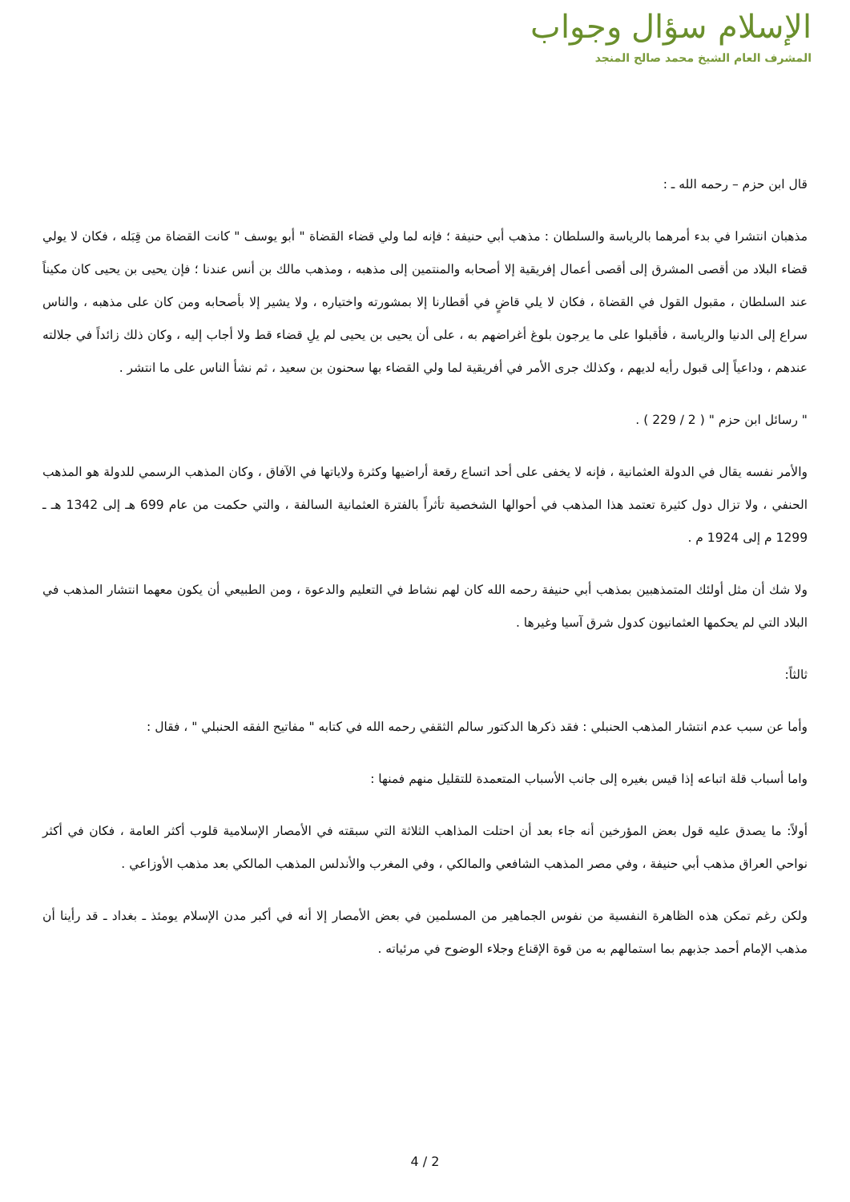الإسلام سؤال وجواب
المشرف العام الشيخ محمد صالح المنجد
قال ابن حزم – رحمه الله ـ :
مذهبان انتشرا في بدء أمرهما بالرياسة والسلطان : مذهب أبي حنيفة ؛ فإنه لما ولي قضاء القضاة " أبو يوسف " كانت القضاة من قِبَله ، فكان لا يولي قضاء البلاد من أقصى المشرق إلى أقصى أعمال إفريقية إلا أصحابه والمنتمين إلى مذهبه ، ومذهب مالك بن أنس عندنا ؛ فإن يحيى بن يحيى كان مكيناً عند السلطان ، مقبول القول في القضاة ، فكان لا يلي قاضٍ في أقطارنا إلا بمشورته واختياره ، ولا يشير إلا بأصحابه ومن كان على مذهبه ، والناس سراع إلى الدنيا والرياسة ، فأقبلوا على ما يرجون بلوغ أغراضهم به ، على أن يحيى بن يحيى لم يلِ قضاء قط ولا أجاب إليه ، وكان ذلك زائداً في جلالته عندهم ، وداعياً إلى قبول رأيه لديهم ، وكذلك جرى الأمر في أفريقية لما ولي القضاء بها سحنون بن سعيد ، ثم نشأ الناس على ما انتشر .
" رسائل ابن حزم " ( 2 / 229 ) .
والأمر نفسه يقال في الدولة العثمانية ، فإنه لا يخفى على أحد اتساع رقعة أراضيها وكثرة ولاياتها في الآفاق ، وكان المذهب الرسمي للدولة هو المذهب الحنفي ، ولا تزال دول كثيرة تعتمد هذا المذهب في أحوالها الشخصية تأثراً بالفترة العثمانية السالفة ، والتي حكمت من عام 699 هـ إلى 1342 هـ ـ 1299 م إلى 1924 م .
ولا شك أن مثل أولئك المتمذهبين بمذهب أبي حنيفة رحمه الله كان لهم نشاط في التعليم والدعوة ، ومن الطبيعي أن يكون معهما انتشار المذهب في البلاد التي لم يحكمها العثمانيون كدول شرق آسيا وغيرها .
ثالثاً:
وأما عن سبب عدم انتشار المذهب الحنبلي : فقد ذكرها الدكتور سالم الثقفي رحمه الله في كتابه " مفاتيح الفقه الحنبلي " ، فقال :
واما أسباب قلة اتباعه إذا قيس بغيره إلى جانب الأسباب المتعمدة للتقليل منهم فمنها :
أولاً: ما يصدق عليه قول بعض المؤرخين أنه جاء بعد أن احتلت المذاهب الثلاثة التي سبقته في الأمصار الإسلامية قلوب أكثر العامة ، فكان في أكثر نواحي العراق مذهب أبي حنيفة ، وفي مصر المذهب الشافعي والمالكي ، وفي المغرب والأندلس المذهب المالكي بعد مذهب الأوزاعي .
ولكن رغم تمكن هذه الظاهرة النفسية من نفوس الجماهير من المسلمين في بعض الأمصار إلا أنه في أكبر مدن الإسلام يومئذ ـ بغداد ـ قد رأينا أن مذهب الإمام أحمد جذبهم بما استمالهم به من قوة الإقناع وجلاء الوضوح في مرئياته .
4 / 2